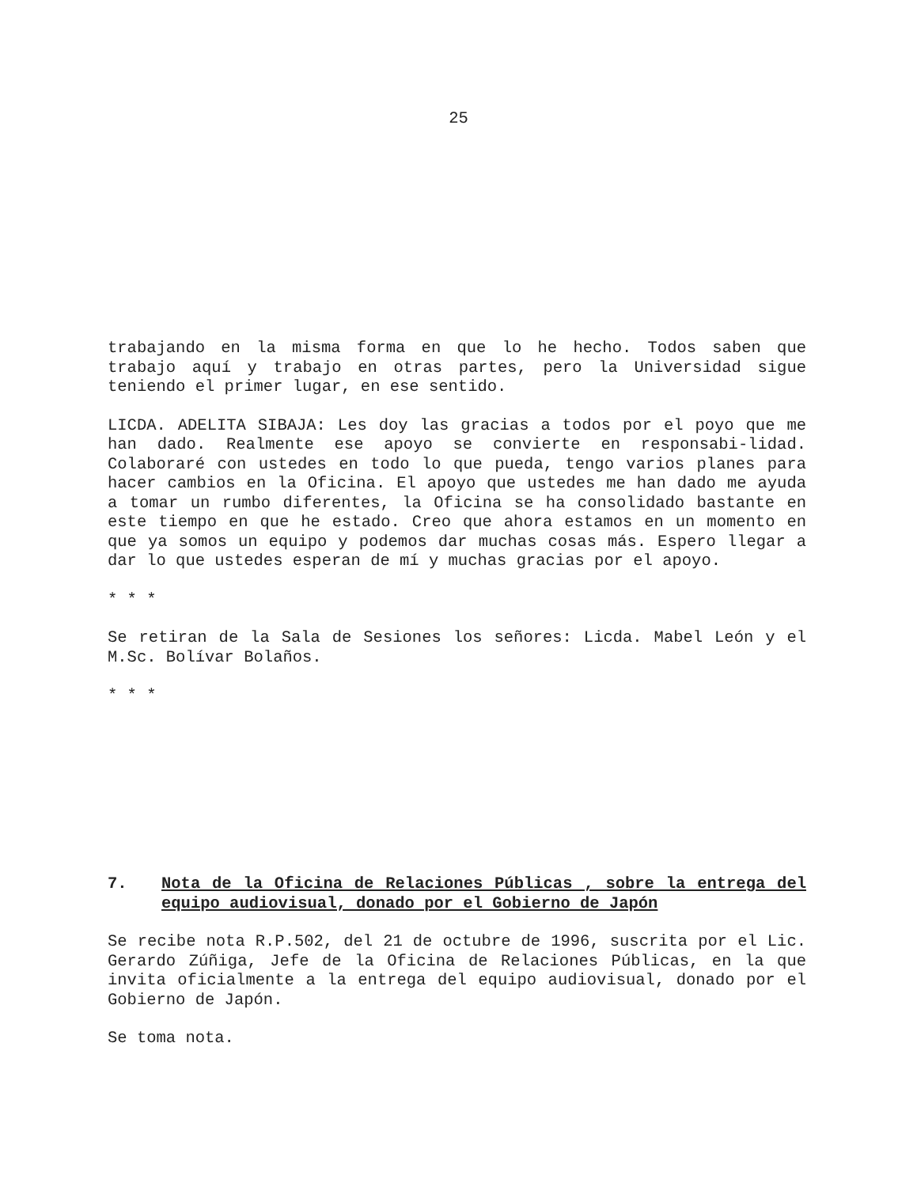25
trabajando en la misma forma en que lo he hecho. Todos saben que trabajo aquí y trabajo en otras partes, pero la Universidad sigue teniendo el primer lugar, en ese sentido.
LICDA. ADELITA SIBAJA: Les doy las gracias a todos por el poyo que me han dado. Realmente ese apoyo se convierte en responsabi-lidad. Colaboraré con ustedes en todo lo que pueda, tengo varios planes para hacer cambios en la Oficina. El apoyo que ustedes me han dado me ayuda a tomar un rumbo diferentes, la Oficina se ha consolidado bastante en este tiempo en que he estado. Creo que ahora estamos en un momento en que ya somos un equipo y podemos dar muchas cosas más. Espero llegar a dar lo que ustedes esperan de mí y muchas gracias por el apoyo.
* * *
Se retiran de la Sala de Sesiones los señores: Licda. Mabel León y el M.Sc. Bolívar Bolaños.
* * *
7. Nota de la Oficina de Relaciones Públicas , sobre la entrega del equipo audiovisual, donado por el Gobierno de Japón
Se recibe nota R.P.502, del 21 de octubre de 1996, suscrita por el Lic. Gerardo Zúñiga, Jefe de la Oficina de Relaciones Públicas, en la que invita oficialmente a la entrega del equipo audiovisual, donado por el Gobierno de Japón.
Se toma nota.